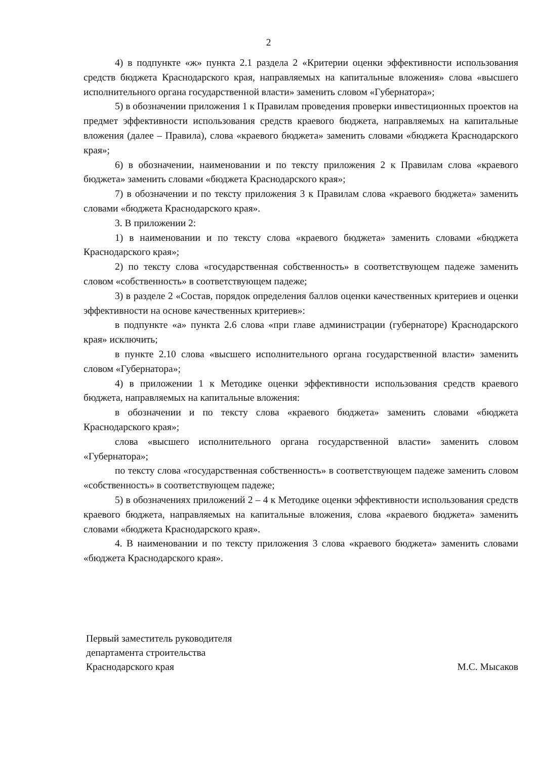2
4) в подпункте «ж» пункта 2.1 раздела 2 «Критерии оценки эффективности использования средств бюджета Краснодарского края, направляемых на капитальные вложения» слова «высшего исполнительного органа государственной власти» заменить словом «Губернатора»;
5) в обозначении приложения 1 к Правилам проведения проверки инвестиционных проектов на предмет эффективности использования средств краевого бюджета, направляемых на капитальные вложения (далее – Правила), слова «краевого бюджета» заменить словами «бюджета Краснодарского края»;
6) в обозначении, наименовании и по тексту приложения 2 к Правилам слова «краевого бюджета» заменить словами «бюджета Краснодарского края»;
7) в обозначении и по тексту приложения 3 к Правилам слова «краевого бюджета» заменить словами «бюджета Краснодарского края».
3. В приложении 2:
1) в наименовании и по тексту слова «краевого бюджета» заменить словами «бюджета Краснодарского края»;
2) по тексту слова «государственная собственность» в соответствующем падеже заменить словом «собственность» в соответствующем падеже;
3) в разделе 2 «Состав, порядок определения баллов оценки качественных критериев и оценки эффективности на основе качественных критериев»:
в подпункте «а» пункта 2.6 слова «при главе администрации (губернаторе) Краснодарского края» исключить;
в пункте 2.10 слова «высшего исполнительного органа государственной власти» заменить словом «Губернатора»;
4) в приложении 1 к Методике оценки эффективности использования средств краевого бюджета, направляемых на капитальные вложения:
в обозначении и по тексту слова «краевого бюджета» заменить словами «бюджета Краснодарского края»;
слова «высшего исполнительного органа государственной власти» заменить словом «Губернатора»;
по тексту слова «государственная собственность» в соответствующем падеже заменить словом «собственность» в соответствующем падеже;
5) в обозначениях приложений 2 – 4 к Методике оценки эффективности использования средств краевого бюджета, направляемых на капитальные вложения, слова «краевого бюджета» заменить словами «бюджета Краснодарского края».
4. В наименовании и по тексту приложения 3 слова «краевого бюджета» заменить словами «бюджета Краснодарского края».
Первый заместитель руководителя
департамента строительства
Краснодарского края
М.С. Мысаков